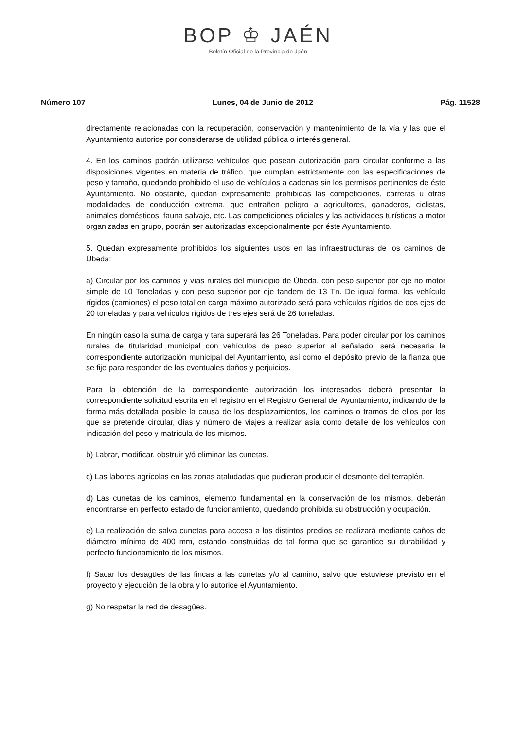BOP ♔ JAÉN
Boletín Oficial de la Provincia de Jaén
Número 107 Lunes, 04 de Junio de 2012 Pág. 11528
directamente relacionadas con la recuperación, conservación y mantenimiento de la vía y las que el Ayuntamiento autorice por considerarse de utilidad pública o interés general.
4. En los caminos podrán utilizarse vehículos que posean autorización para circular conforme a las disposiciones vigentes en materia de tráfico, que cumplan estrictamente con las especificaciones de peso y tamaño, quedando prohibido el uso de vehículos a cadenas sin los permisos pertinentes de éste Ayuntamiento. No obstante, quedan expresamente prohibidas las competiciones, carreras u otras modalidades de conducción extrema, que entrañen peligro a agricultores, ganaderos, ciclistas, animales domésticos, fauna salvaje, etc. Las competiciones oficiales y las actividades turísticas a motor organizadas en grupo, podrán ser autorizadas excepcionalmente por éste Ayuntamiento.
5. Quedan expresamente prohibidos los siguientes usos en las infraestructuras de los caminos de Úbeda:
a) Circular por los caminos y vías rurales del municipio de Úbeda, con peso superior por eje no motor simple de 10 Toneladas y con peso superior por eje tandem de 13 Tn. De igual forma, los vehículo rígidos (camiones) el peso total en carga máximo autorizado será para vehículos rígidos de dos ejes de 20 toneladas y para vehículos rígidos de tres ejes será de 26 toneladas.
En ningún caso la suma de carga y tara superará las 26 Toneladas. Para poder circular por los caminos rurales de titularidad municipal con vehículos de peso superior al señalado, será necesaria la correspondiente autorización municipal del Ayuntamiento, así como el depósito previo de la fianza que se fije para responder de los eventuales daños y perjuicios.
Para la obtención de la correspondiente autorización los interesados deberá presentar la correspondiente solicitud escrita en el registro en el Registro General del Ayuntamiento, indicando de la forma más detallada posible la causa de los desplazamientos, los caminos o tramos de ellos por los que se pretende circular, días y número de viajes a realizar asía como detalle de los vehículos con indicación del peso y matrícula de los mismos.
b) Labrar, modificar, obstruir y/ó eliminar las cunetas.
c) Las labores agrícolas en las zonas ataludadas que pudieran producir el desmonte del terraplén.
d) Las cunetas de los caminos, elemento fundamental en la conservación de los mismos, deberán encontrarse en perfecto estado de funcionamiento, quedando prohibida su obstrucción y ocupación.
e) La realización de salva cunetas para acceso a los distintos predios se realizará mediante caños de diámetro mínimo de 400 mm, estando construidas de tal forma que se garantice su durabilidad y perfecto funcionamiento de los mismos.
f) Sacar los desagües de las fincas a las cunetas y/o al camino, salvo que estuviese previsto en el proyecto y ejecución de la obra y lo autorice el Ayuntamiento.
g) No respetar la red de desagües.